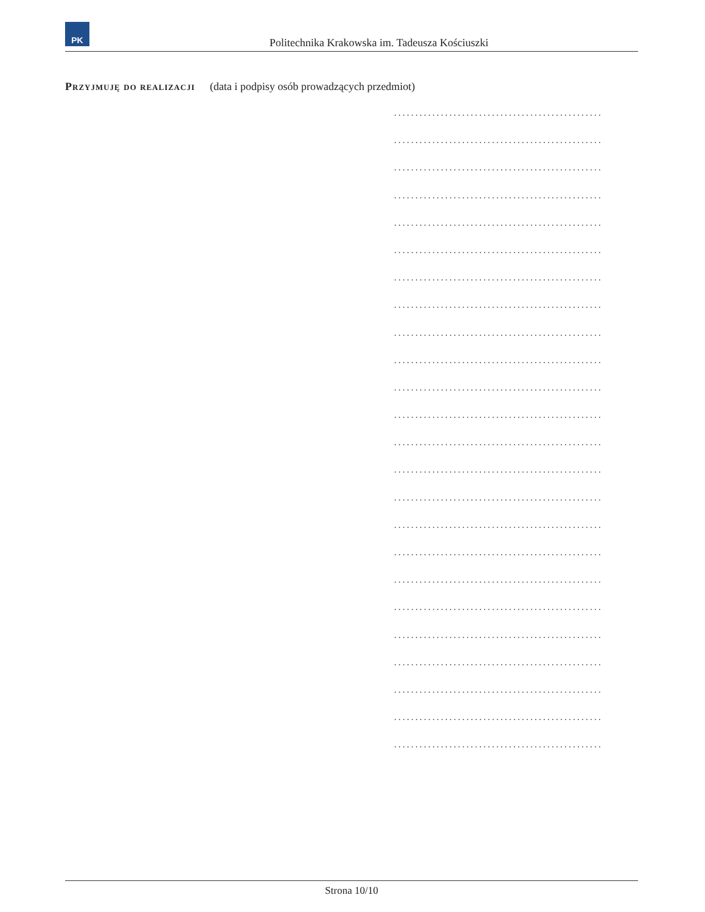PK
Politechnika Krakowska im. Tadeusza Kościuszki
Przyjmuję do realizacji (data i podpisy osób prowadzących przedmiot)
.................................................
.................................................
.................................................
.................................................
.................................................
.................................................
.................................................
.................................................
.................................................
.................................................
.................................................
.................................................
.................................................
.................................................
.................................................
.................................................
.................................................
.................................................
.................................................
.................................................
.................................................
.................................................
.................................................
.................................................
Strona 10/10